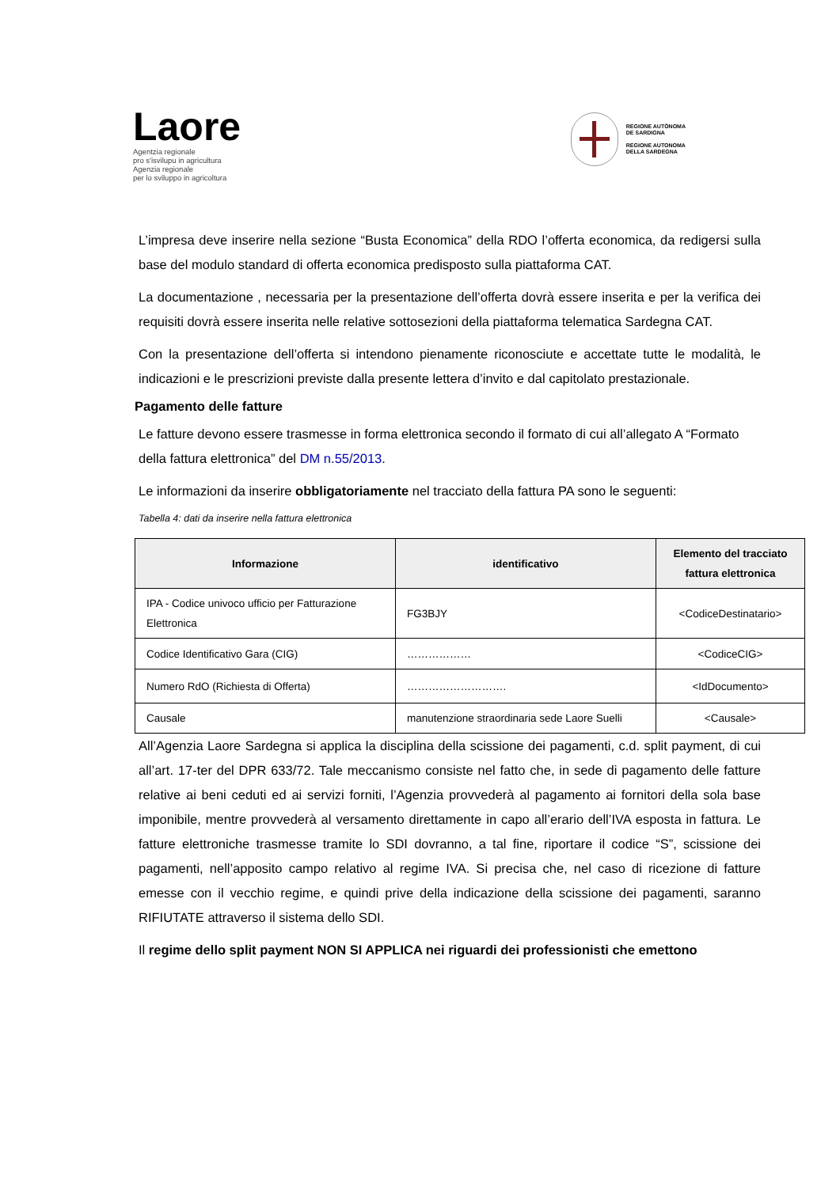Laore
Agentzia regionale
pro s'isvilupu in agricultura
Agenzia regionale
per lo sviluppo in agricoltura
REGIONE AUTÒNOMA
DE SARDIGNA
REGIONE AUTONOMA
DELLA SARDEGNA
L’impresa deve inserire nella sezione “Busta Economica” della RDO l’offerta economica, da redigersi sulla base del modulo standard di offerta economica predisposto sulla piattaforma CAT.
La documentazione , necessaria per la presentazione dell’offerta dovrà essere inserita e per la verifica dei requisiti dovrà essere inserita nelle relative sottosezioni della piattaforma telematica Sardegna CAT.
Con la presentazione dell’offerta si intendono pienamente riconosciute e accettate tutte le modalità, le indicazioni e le prescrizioni previste dalla presente lettera d’invito e dal capitolato prestazionale.
Pagamento delle fatture
Le fatture devono essere trasmesse in forma elettronica secondo il formato di cui all’allegato A “Formato della fattura elettronica” del DM n.55/2013.
Le informazioni da inserire obbligatoriamente nel tracciato della fattura PA sono le seguenti:
Tabella 4: dati da inserire nella fattura elettronica
| Informazione | identificativo | Elemento del tracciato fattura elettronica |
| --- | --- | --- |
| IPA - Codice univoco ufficio per Fatturazione Elettronica | FG3BJY | <CodiceDestinatario> |
| Codice Identificativo Gara (CIG) | ……………… | <CodiceCIG> |
| Numero RdO (Richiesta di Offerta) | ………………………. | <IdDocumento> |
| Causale | manutenzione straordinaria sede Laore Suelli | <Causale> |
All’Agenzia Laore Sardegna si applica la disciplina della scissione dei pagamenti, c.d. split payment, di cui all’art. 17-ter del DPR 633/72. Tale meccanismo consiste nel fatto che, in sede di pagamento delle fatture relative ai beni ceduti ed ai servizi forniti, l’Agenzia provvederà al pagamento ai fornitori della sola base imponibile, mentre provvederà al versamento direttamente in capo all’erario dell’IVA esposta in fattura. Le fatture elettroniche trasmesse tramite lo SDI dovranno, a tal fine, riportare il codice “S”, scissione dei pagamenti, nell’apposito campo relativo al regime IVA. Si precisa che, nel caso di ricezione di fatture emesse con il vecchio regime, e quindi prive della indicazione della scissione dei pagamenti, saranno RIFIUTATE attraverso il sistema dello SDI.
Il regime dello split payment NON SI APPLICA nei riguardi dei professionisti che emettono